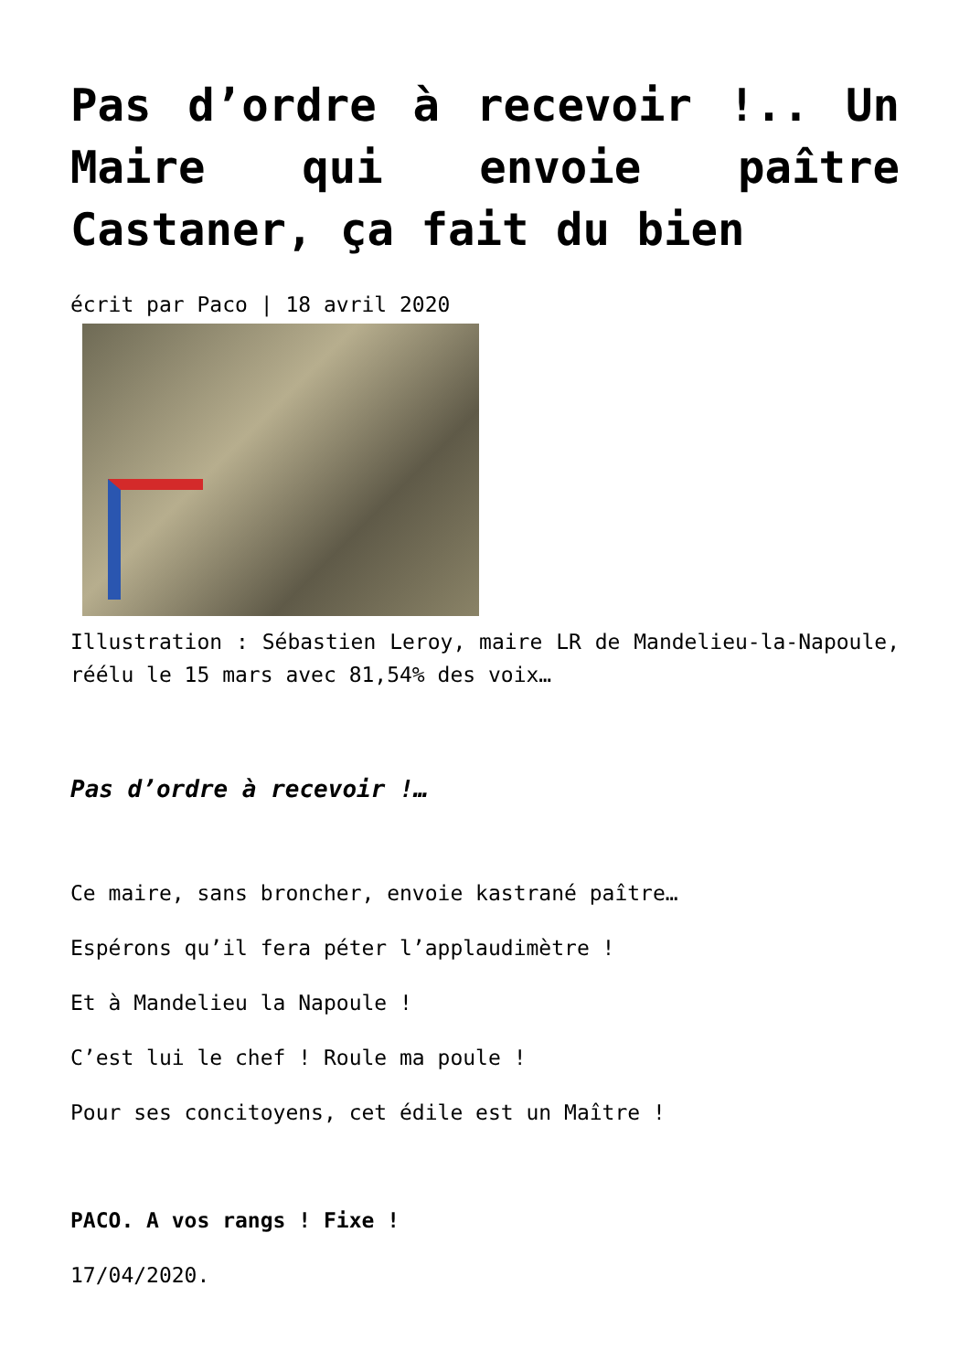Pas d’ordre à recevoir !.. Un Maire qui envoie paître Castaner, ça fait du bien
écrit par Paco | 18 avril 2020
Illustration : Sébastien Leroy, maire LR de Mandelieu-la-Napoule, réélu le 15 mars avec 81,54% des voix…
Pas d’ordre à recevoir !…
Ce maire, sans broncher, envoie kastrané paître…
Espérons qu’il fera péter l’applaudimètre !
Et à Mandelieu la Napoule !
C’est lui le chef ! Roule ma poule !
Pour ses concitoyens, cet édile est un Maître !
PACO. A vos rangs ! Fixe !
17/04/2020.